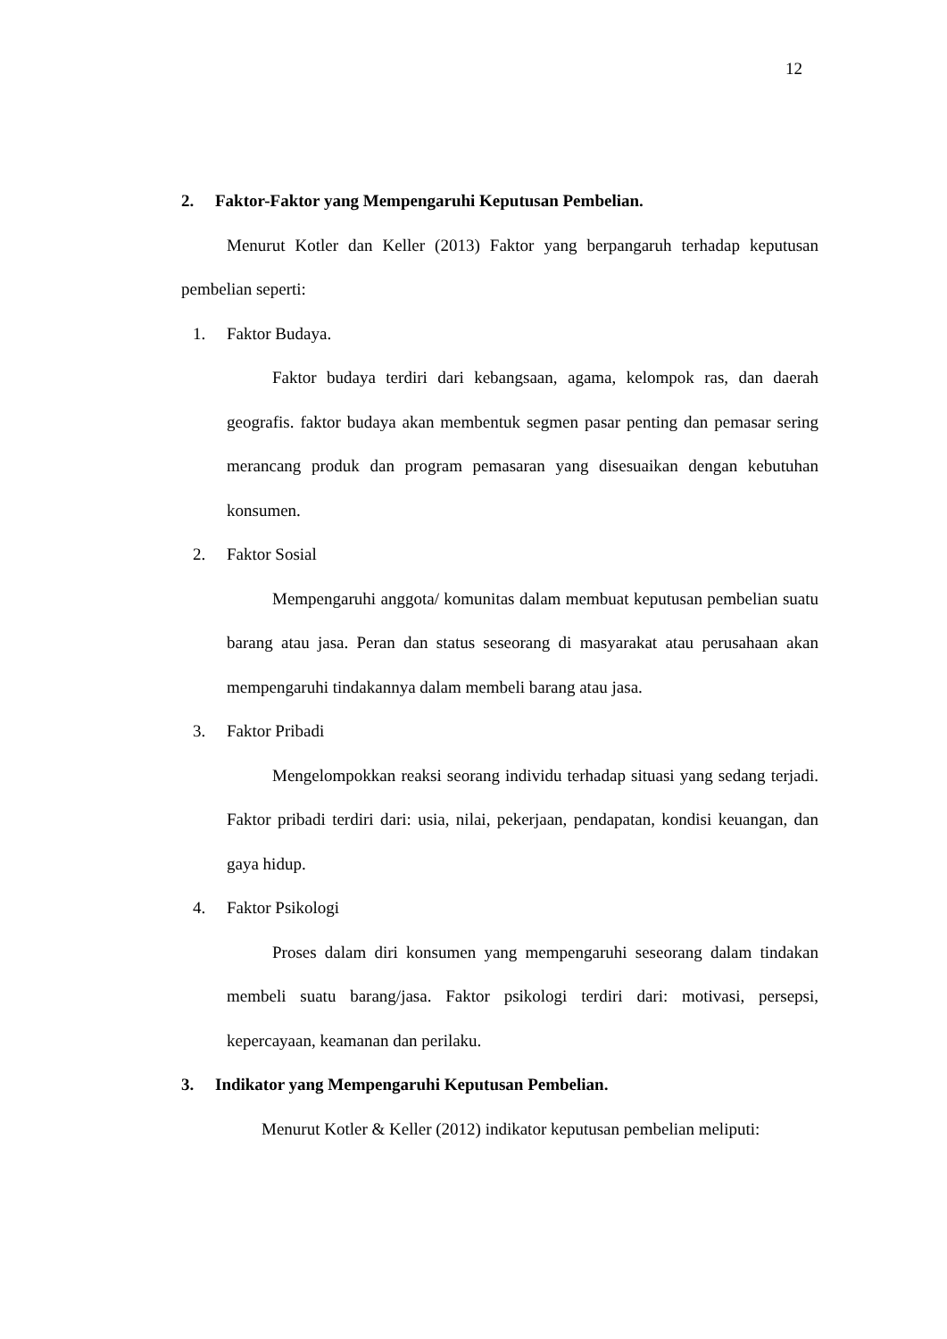12
2. Faktor-Faktor yang Mempengaruhi Keputusan Pembelian.
Menurut Kotler dan Keller (2013) Faktor yang berpangaruh terhadap keputusan pembelian seperti:
1. Faktor Budaya.
Faktor budaya terdiri dari kebangsaan, agama, kelompok ras, dan daerah geografis. faktor budaya akan membentuk segmen pasar penting dan pemasar sering merancang produk dan program pemasaran yang disesuaikan dengan kebutuhan konsumen.
2. Faktor Sosial
Mempengaruhi anggota/ komunitas dalam membuat keputusan pembelian suatu barang atau jasa. Peran dan status seseorang di masyarakat atau perusahaan akan mempengaruhi tindakannya dalam membeli barang atau jasa.
3. Faktor Pribadi
Mengelompokkan reaksi seorang individu terhadap situasi yang sedang terjadi. Faktor pribadi terdiri dari: usia, nilai, pekerjaan, pendapatan, kondisi keuangan, dan gaya hidup.
4. Faktor Psikologi
Proses dalam diri konsumen yang mempengaruhi seseorang dalam tindakan membeli suatu barang/jasa. Faktor psikologi terdiri dari: motivasi, persepsi, kepercayaan, keamanan dan perilaku.
3. Indikator yang Mempengaruhi Keputusan Pembelian.
Menurut Kotler & Keller (2012) indikator keputusan pembelian meliputi: